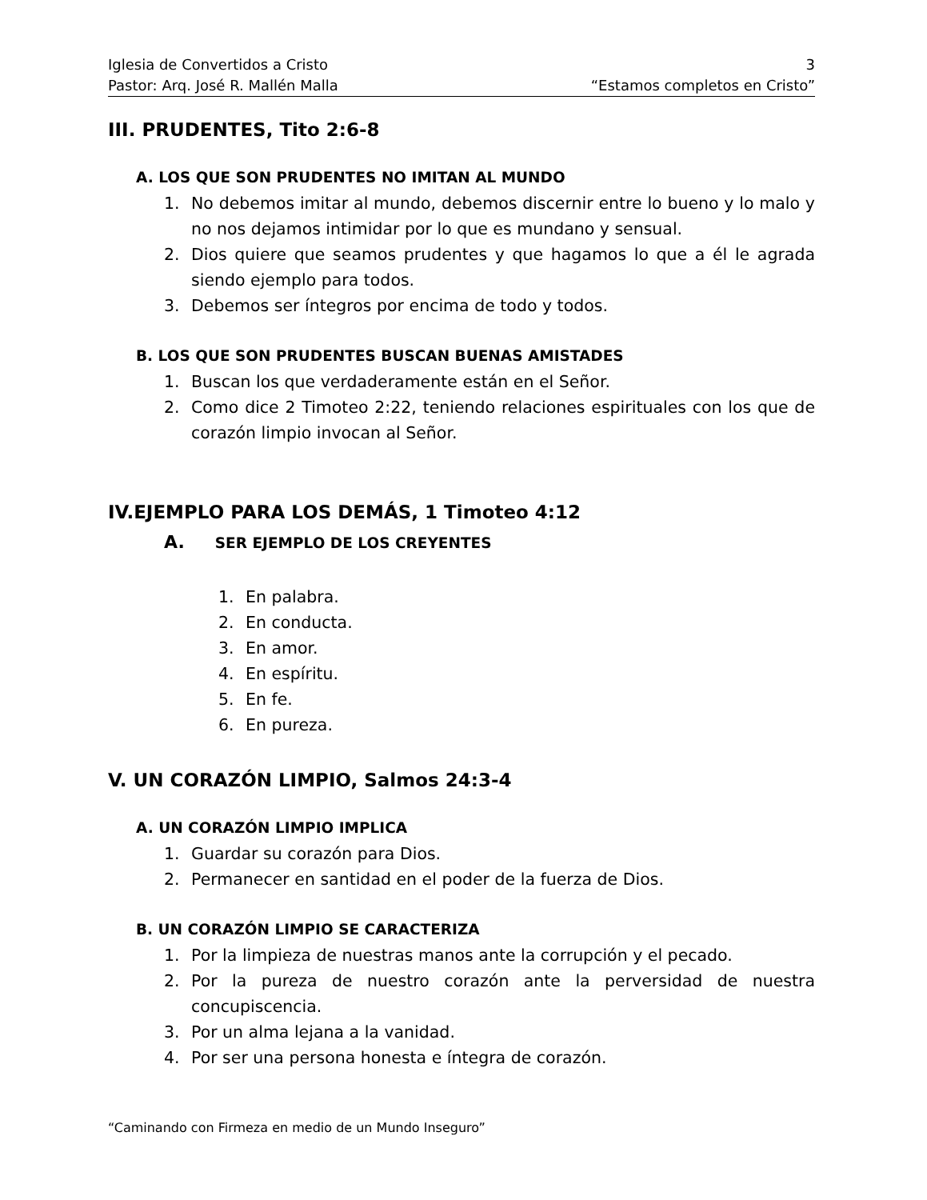Iglesia de Convertidos a Cristo 3
Pastor: Arq. José R. Mallén Malla “Estamos completos en Cristo”
III. PRUDENTES, Tito 2:6-8
A. LOS QUE SON PRUDENTES NO IMITAN AL MUNDO
1. No debemos imitar al mundo, debemos discernir entre lo bueno y lo malo y no nos dejamos intimidar por lo que es mundano y sensual.
2. Dios quiere que seamos prudentes y que hagamos lo que a él le agrada siendo ejemplo para todos.
3. Debemos ser íntegros por encima de todo y todos.
B. LOS QUE SON PRUDENTES BUSCAN BUENAS AMISTADES
1. Buscan los que verdaderamente están en el Señor.
2. Como dice 2 Timoteo 2:22, teniendo relaciones espirituales con los que de corazón limpio invocan al Señor.
IV.EJEMPLO PARA LOS DEMÁS, 1 Timoteo 4:12
A. SER EJEMPLO DE LOS CREYENTES
1. En palabra.
2. En conducta.
3. En amor.
4. En espíritu.
5. En fe.
6. En pureza.
V. UN CORAZÓN LIMPIO, Salmos 24:3-4
A. UN CORAZÓN LIMPIO IMPLICA
1. Guardar su corazón para Dios.
2. Permanecer en santidad en el poder de la fuerza de Dios.
B. UN CORAZÓN LIMPIO SE CARACTERIZA
1. Por la limpieza de nuestras manos ante la corrupción y el pecado.
2. Por la pureza de nuestro corazón ante la perversidad de nuestra concupiscencia.
3. Por un alma lejana a la vanidad.
4. Por ser una persona honesta e íntegra de corazón.
“Caminando con Firmeza en medio de un Mundo Inseguro”